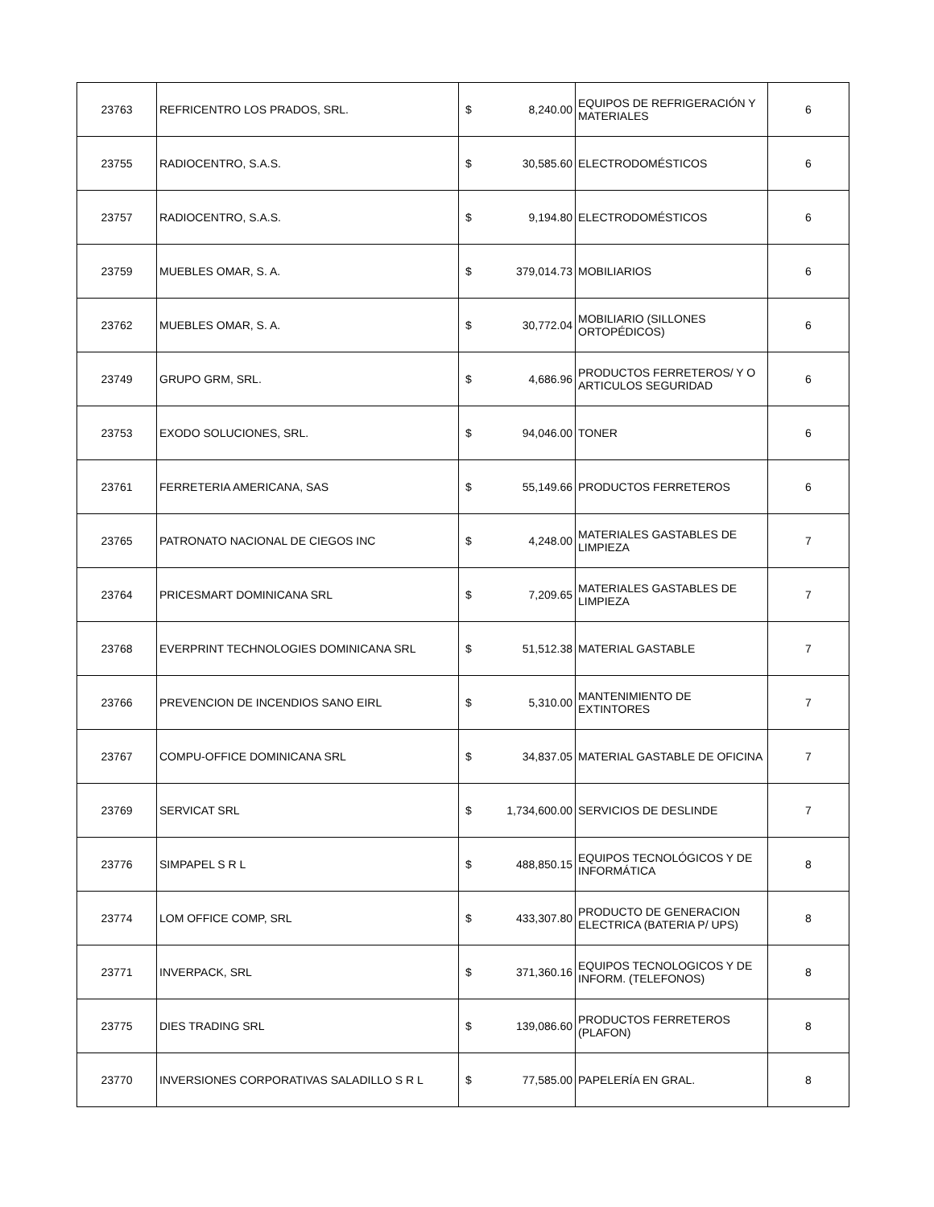| 23763 | REFRICENTRO LOS PRADOS, SRL. | $ | 8,240.00 | EQUIPOS DE REFRIGERACIÓN Y MATERIALES | 6 |
| 23755 | RADIOCENTRO, S.A.S. | $ | 30,585.60 | ELECTRODOMÉSTICOS | 6 |
| 23757 | RADIOCENTRO, S.A.S. | $ | 9,194.80 | ELECTRODOMÉSTICOS | 6 |
| 23759 | MUEBLES OMAR, S. A. | $ | 379,014.73 | MOBILIARIOS | 6 |
| 23762 | MUEBLES OMAR, S. A. | $ | 30,772.04 | MOBILIARIO (SILLONES ORTOPÉDICOS) | 6 |
| 23749 | GRUPO GRM, SRL. | $ | 4,686.96 | PRODUCTOS FERRETEROS/ Y O ARTICULOS SEGURIDAD | 6 |
| 23753 | EXODO SOLUCIONES, SRL. | $ | 94,046.00 | TONER | 6 |
| 23761 | FERRETERIA AMERICANA, SAS | $ | 55,149.66 | PRODUCTOS FERRETEROS | 6 |
| 23765 | PATRONATO NACIONAL DE CIEGOS INC | $ | 4,248.00 | MATERIALES GASTABLES DE LIMPIEZA | 7 |
| 23764 | PRICESMART DOMINICANA SRL | $ | 7,209.65 | MATERIALES GASTABLES DE LIMPIEZA | 7 |
| 23768 | EVERPRINT TECHNOLOGIES DOMINICANA SRL | $ | 51,512.38 | MATERIAL GASTABLE | 7 |
| 23766 | PREVENCION DE INCENDIOS SANO EIRL | $ | 5,310.00 | MANTENIMIENTO DE EXTINTORES | 7 |
| 23767 | COMPU-OFFICE DOMINICANA SRL | $ | 34,837.05 | MATERIAL GASTABLE DE OFICINA | 7 |
| 23769 | SERVICAT SRL | $ | 1,734,600.00 | SERVICIOS DE DESLINDE | 7 |
| 23776 | SIMPAPEL S R L | $ | 488,850.15 | EQUIPOS TECNOLÓGICOS Y DE INFORMÁTICA | 8 |
| 23774 | LOM OFFICE COMP, SRL | $ | 433,307.80 | PRODUCTO DE GENERACION ELECTRICA (BATERIA P/ UPS) | 8 |
| 23771 | INVERPACK, SRL | $ | 371,360.16 | EQUIPOS TECNOLOGICOS Y DE INFORM. (TELEFONOS) | 8 |
| 23775 | DIES TRADING SRL | $ | 139,086.60 | PRODUCTOS FERRETEROS (PLAFON) | 8 |
| 23770 | INVERSIONES CORPORATIVAS SALADILLO S R L | $ | 77,585.00 | PAPELERÍA EN GRAL. | 8 |